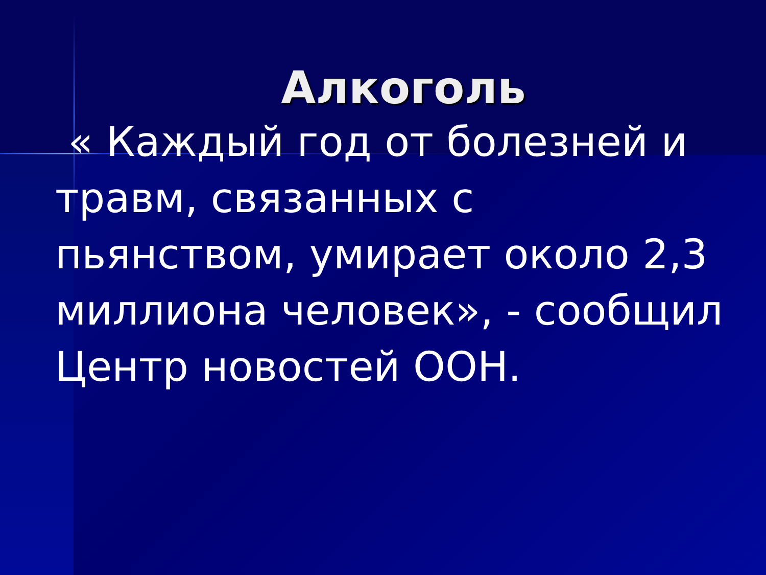Алкоголь
« Каждый год от болезней и травм, связанных с пьянством, умирает около 2,3 миллиона человек», - сообщил Центр новостей ООН.